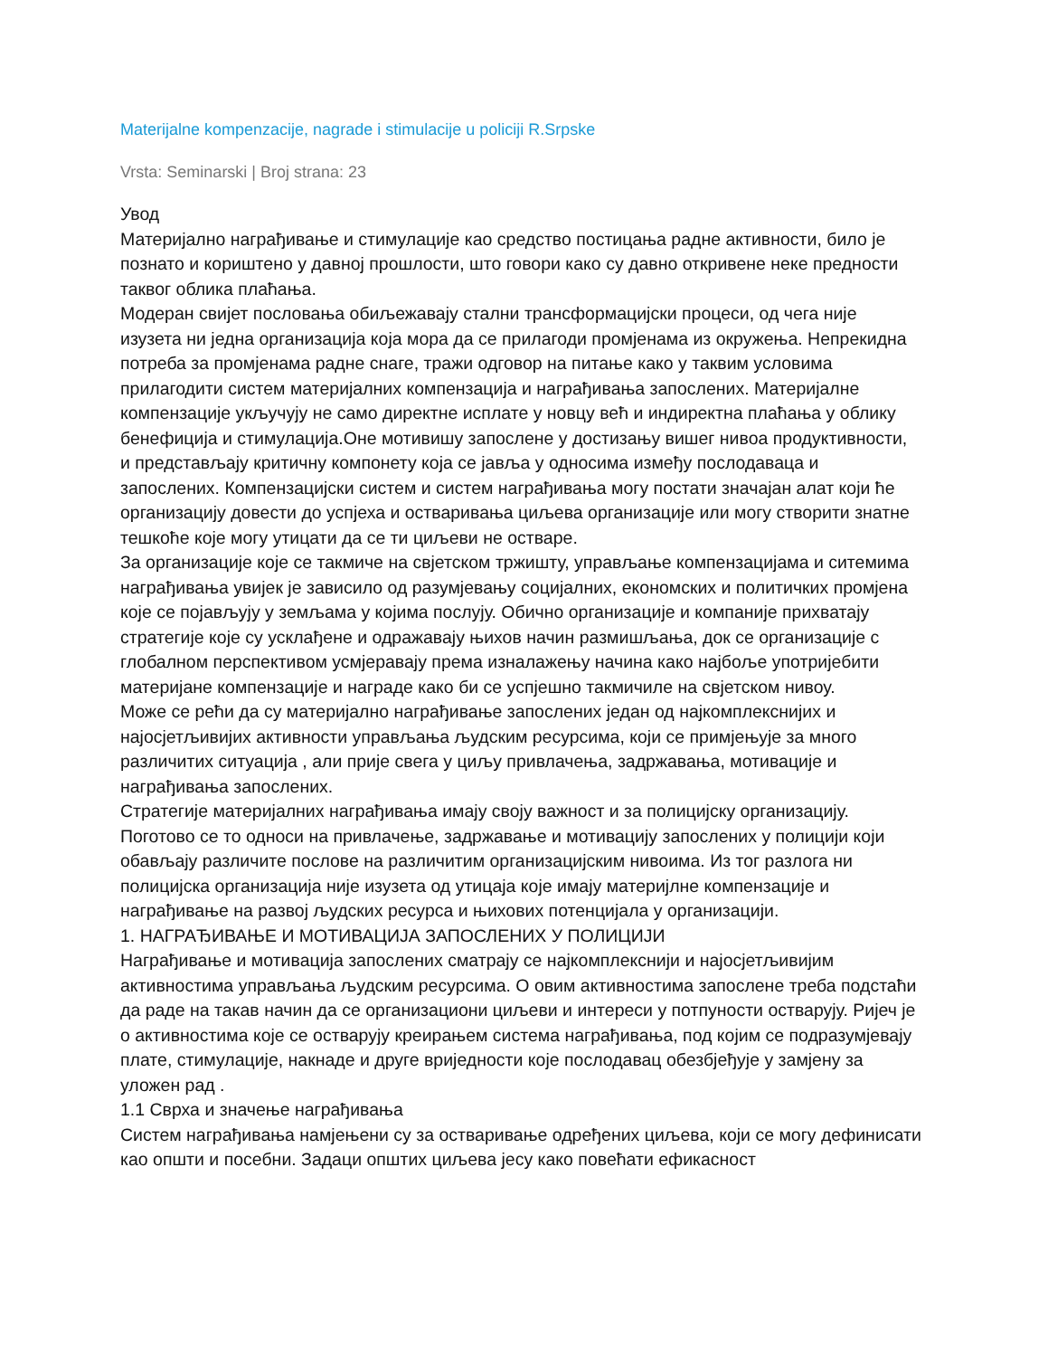Materijalne kompenzacije, nagrade i stimulacije u policiji R.Srpske
Vrsta: Seminarski | Broj strana: 23
Увод
Материјално награђивање и стимулације као средство постицања радне активности, било је познато и кориштено у давној прошлости, што говори како су давно откривене неке предности таквог облика плаћања.
Модеран свијет пословања обиљежавају стални трансформацијски процеси, од чега није изузета ни једна организација која мора да се прилагоди промјенама из окружења. Непрекидна потреба за промјенама радне снаге, тражи одговор на питање како у таквим условима прилагодити систем материјалних компензација и награђивања запослених. Материјалне компензације укључују не само директне исплате у новцу већ и индиректна плаћања у облику бенефиција и стимулација.Оне мотивишу запослене у достизању вишег нивоа продуктивности, и представљају критичну компонету која се јавља у односима између послодаваца и запослених. Компензацијски систем и систем награђивања могу постати значајан алат који ће организацију довести до успјеха и остваривања циљева организације или могу створити знатне тешкоће које могу утицати да се ти циљеви не остваре.
За организације које се такмиче на свјетском тржишту, управљање компензацијама и ситемима награђивања увијек је зависило од разумјевању социјалних, економских и политичких промјена које се појављују у земљама у којима послују. Обично организације и компаније прихватају стратегије које су усклађене и одражавају њихов начин размишљања, док се организације с глобалном перспективом усмјеравају према изналажењу начина како најбоље употријебити материјане компензације и награде како би се успјешно такмичиле на свјетском нивоу.
Може се рећи да су материјално награђивање запослених један од најкомплекснијих и најосјетљивијих активности управљања људским ресурсима, који се примјењује за много различитих ситуација , али прије свега у циљу привлачења, задржавања, мотивације и награђивања запослених.
Стратегије материјалних награђивања имају своју важност и за полицијску организацију. Поготово се то односи на привлачење, задржавање и мотивацију запослених у полицији који обављају различите послове на различитим организацијским нивоима. Из тог разлога ни полицијска организација није изузета од утицаја које имају материјлне компензације и награђивање на развој људских ресурса и њихових потенцијала у организацији.
1. НАГРАЂИВАЊЕ И МОТИВАЦИЈА ЗАПОСЛЕНИХ У ПОЛИЦИЈИ
Награђивање и мотивација запослених сматрају се најкомплекснији и најосјетљивијим активностима управљања људским ресурсима. О овим активностима запослене треба подстаћи да раде на такав начин да се организациони циљеви и интереси у потпуности остварују. Ријеч је о активностима које се остварују креирањем система награђивања, под којим се подразумјевају плате, стимулације, накнаде и друге вриједности које послодавац обезбјеђује у замјену за уложен рад .
1.1 Сврха и значење награђивања
Систем награђивања намјењени су за остваривање одређених циљева, који се могу дефинисати као општи и посебни. Задаци општих циљева јесу како повећати ефикасност